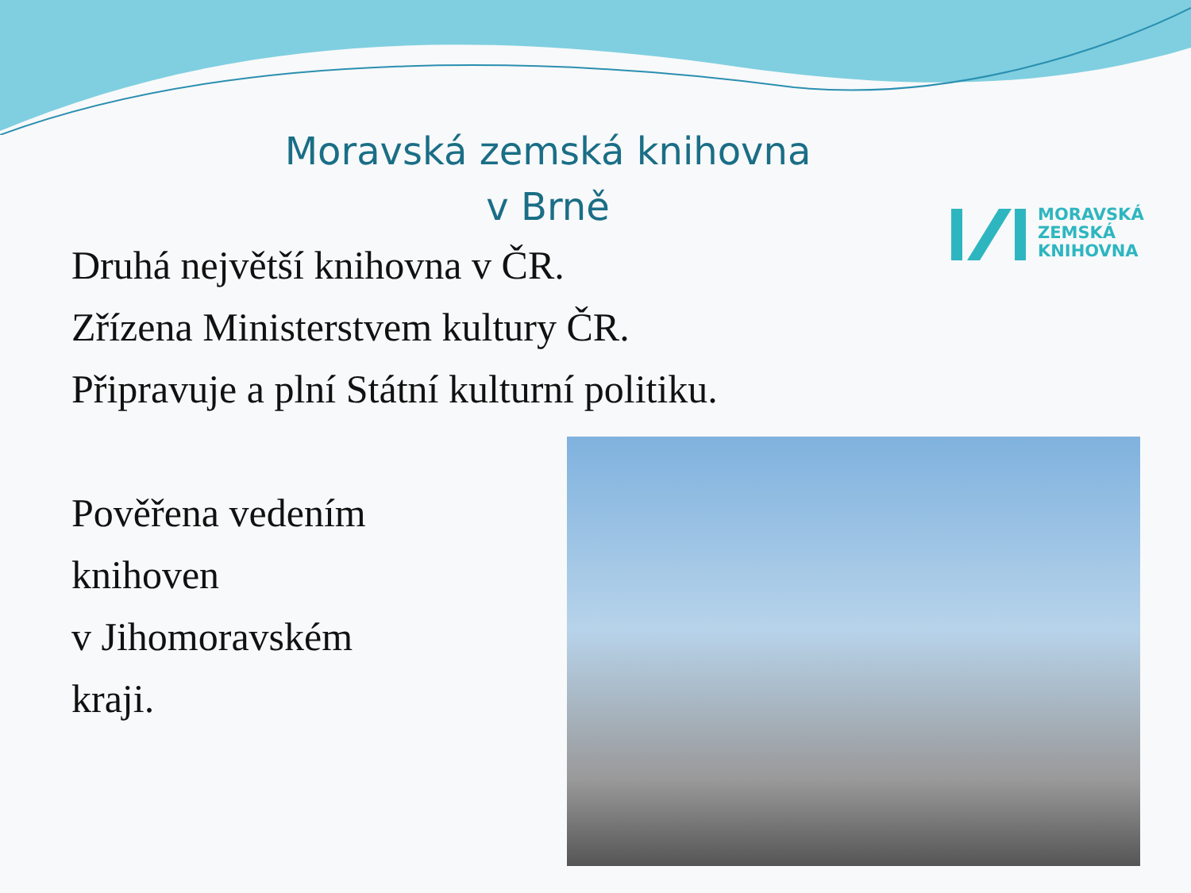Moravská zemská knihovna
v Brně
MORAVSKÁ
ZEMSKÁ
KNIHOVNA
Druhá největší knihovna v ČR.
Zřízena Ministerstvem kultury ČR.
Připravuje a plní Státní kulturní politiku.
Pověřena vedením
knihoven
v Jihomoravském
kraji.